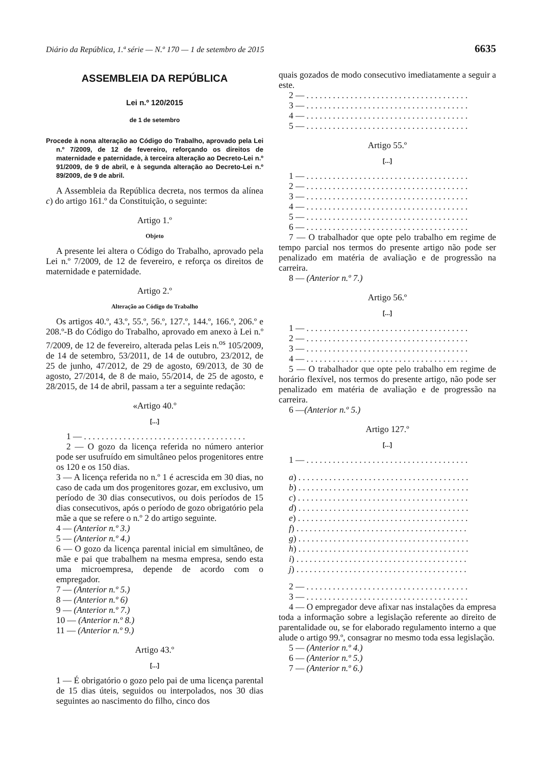Diário da República, 1.ª série — N.º 170 — 1 de setembro de 2015 6635
ASSEMBLEIA DA REPÚBLICA
Lei n.º 120/2015
de 1 de setembro
Procede à nona alteração ao Código do Trabalho, aprovado pela Lei n.º 7/2009, de 12 de fevereiro, reforçando os direitos de maternidade e paternidade, à terceira alteração ao Decreto-Lei n.º 91/2009, de 9 de abril, e à segunda alteração ao Decreto-Lei n.º 89/2009, de 9 de abril.
A Assembleia da República decreta, nos termos da alínea c) do artigo 161.º da Constituição, o seguinte:
Artigo 1.º
Objeto
A presente lei altera o Código do Trabalho, aprovado pela Lei n.º 7/2009, de 12 de fevereiro, e reforça os direitos de maternidade e paternidade.
Artigo 2.º
Alteração ao Código do Trabalho
Os artigos 40.º, 43.º, 55.º, 56.º, 127.º, 144.º, 166.º, 206.º e 208.º-B do Código do Trabalho, aprovado em anexo à Lei n.º 7/2009, de 12 de fevereiro, alterada pelas Leis n.<sup>os</sup> 105/2009, de 14 de setembro, 53/2011, de 14 de outubro, 23/2012, de 25 de junho, 47/2012, de 29 de agosto, 69/2013, de 30 de agosto, 27/2014, de 8 de maio, 55/2014, de 25 de agosto, e 28/2015, de 14 de abril, passam a ter a seguinte redação:
«Artigo 40.º
[...]
1 — . . . . . . . . . . . . . . . . . . . . . . . . . . . . . . . . . . . . .
2 — O gozo da licença referida no número anterior pode ser usufruído em simultâneo pelos progenitores entre os 120 e os 150 dias.
3 — A licença referida no n.º 1 é acrescida em 30 dias, no caso de cada um dos progenitores gozar, em exclusivo, um período de 30 dias consecutivos, ou dois períodos de 15 dias consecutivos, após o período de gozo obrigatório pela mãe a que se refere o n.º 2 do artigo seguinte.
4 — (Anterior n.º 3.)
5 — (Anterior n.º 4.)
6 — O gozo da licença parental inicial em simultâneo, de mãe e pai que trabalhem na mesma empresa, sendo esta uma microempresa, depende de acordo com o empregador.
7 — (Anterior n.º 5.)
8 — (Anterior n.º 6)
9 — (Anterior n.º 7.)
10 — (Anterior n.º 8.)
11 — (Anterior n.º 9.)
Artigo 43.º
[...]
1 — É obrigatório o gozo pelo pai de uma licença parental de 15 dias úteis, seguidos ou interpolados, nos 30 dias seguintes ao nascimento do filho, cinco dos
quais gozados de modo consecutivo imediatamente a seguir a este.
2 — . . . . . . . . . . . . . . . . . . . . . . . . . . . . . . . . . . . . .
3 — . . . . . . . . . . . . . . . . . . . . . . . . . . . . . . . . . . . . .
4 — . . . . . . . . . . . . . . . . . . . . . . . . . . . . . . . . . . . . .
5 — . . . . . . . . . . . . . . . . . . . . . . . . . . . . . . . . . . . . .
Artigo 55.º
[...]
1 — . . . . . . . . . . . . . . . . . . . . . . . . . . . . . . . . . . . . .
2 — . . . . . . . . . . . . . . . . . . . . . . . . . . . . . . . . . . . . .
3 — . . . . . . . . . . . . . . . . . . . . . . . . . . . . . . . . . . . . .
4 — . . . . . . . . . . . . . . . . . . . . . . . . . . . . . . . . . . . . .
5 — . . . . . . . . . . . . . . . . . . . . . . . . . . . . . . . . . . . . .
6 — . . . . . . . . . . . . . . . . . . . . . . . . . . . . . . . . . . . . .
7 — O trabalhador que opte pelo trabalho em regime de tempo parcial nos termos do presente artigo não pode ser penalizado em matéria de avaliação e de progressão na carreira.
8 — (Anterior n.º 7.)
Artigo 56.º
[...]
1 — . . . . . . . . . . . . . . . . . . . . . . . . . . . . . . . . . . . . .
2 — . . . . . . . . . . . . . . . . . . . . . . . . . . . . . . . . . . . . .
3 — . . . . . . . . . . . . . . . . . . . . . . . . . . . . . . . . . . . . .
4 — . . . . . . . . . . . . . . . . . . . . . . . . . . . . . . . . . . . . .
5 — O trabalhador que opte pelo trabalho em regime de horário flexível, nos termos do presente artigo, não pode ser penalizado em matéria de avaliação e de progressão na carreira.
6 —(Anterior n.º 5.)
Artigo 127.º
[...]
1 — . . . . . . . . . . . . . . . . . . . . . . . . . . . . . . . . . . . . .
a) . . . . . . . . . . . . . . . . . . . . . . . . . . . . . . . . . . . . . . .
b) . . . . . . . . . . . . . . . . . . . . . . . . . . . . . . . . . . . . . . .
c) . . . . . . . . . . . . . . . . . . . . . . . . . . . . . . . . . . . . . . .
d) . . . . . . . . . . . . . . . . . . . . . . . . . . . . . . . . . . . . . . .
e) . . . . . . . . . . . . . . . . . . . . . . . . . . . . . . . . . . . . . . .
f) . . . . . . . . . . . . . . . . . . . . . . . . . . . . . . . . . . . . . . .
g) . . . . . . . . . . . . . . . . . . . . . . . . . . . . . . . . . . . . . . .
h) . . . . . . . . . . . . . . . . . . . . . . . . . . . . . . . . . . . . . . .
i) . . . . . . . . . . . . . . . . . . . . . . . . . . . . . . . . . . . . . . .
j) . . . . . . . . . . . . . . . . . . . . . . . . . . . . . . . . . . . . . . .
2 — . . . . . . . . . . . . . . . . . . . . . . . . . . . . . . . . . . . . .
3 — . . . . . . . . . . . . . . . . . . . . . . . . . . . . . . . . . . . . .
4 — O empregador deve afixar nas instalações da empresa toda a informação sobre a legislação referente ao direito de parentalidade ou, se for elaborado regulamento interno a que alude o artigo 99.º, consagrar no mesmo toda essa legislação.
5 — (Anterior n.º 4.)
6 — (Anterior n.º 5.)
7 — (Anterior n.º 6.)